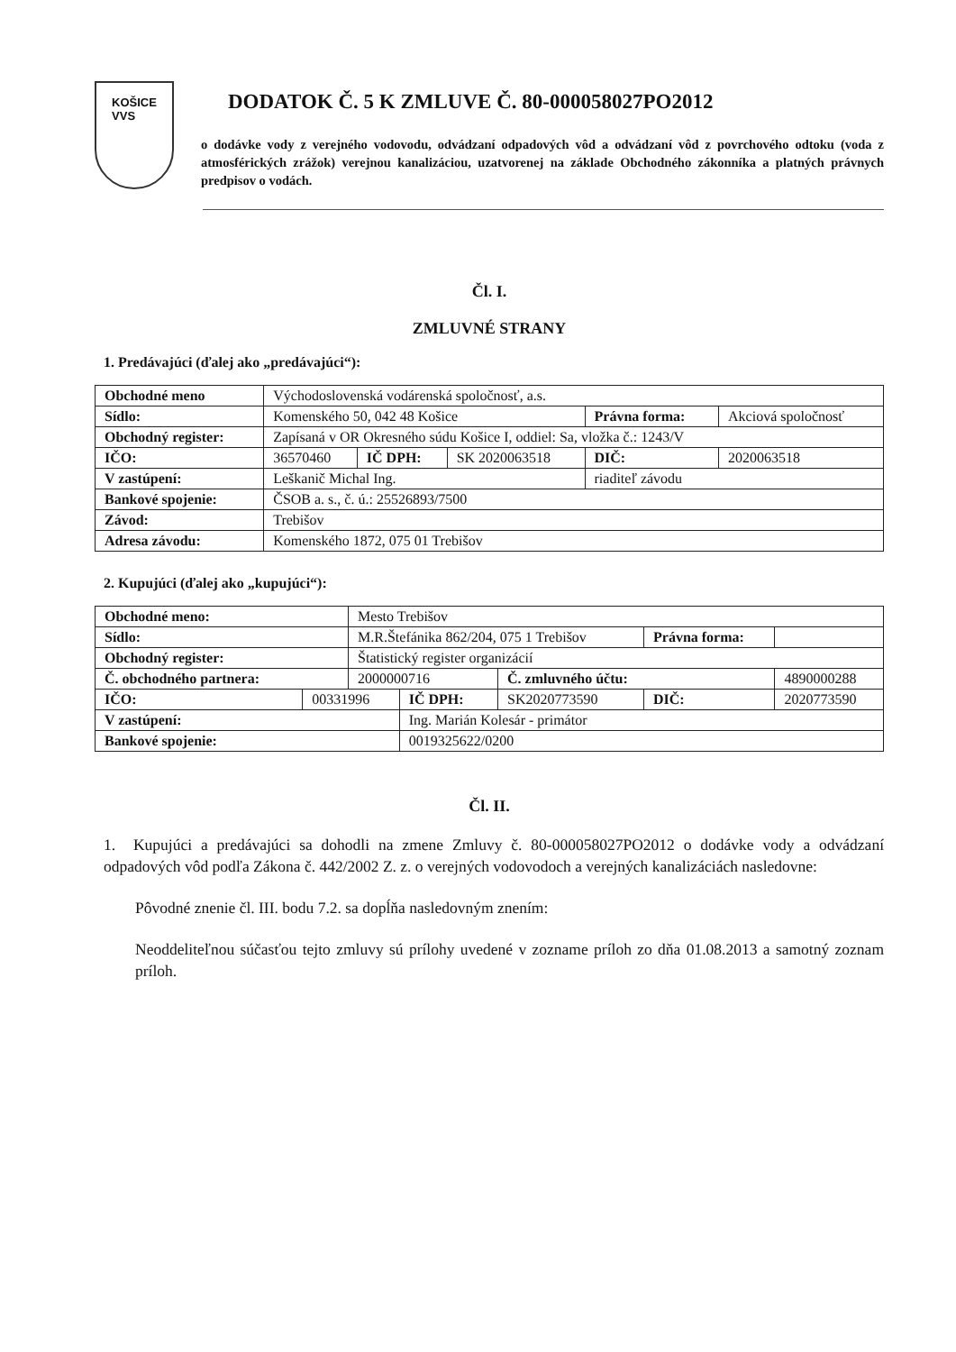KOŠICE
VVS
DODATOK Č. 5 K ZMLUVE Č. 80-000058027PO2012
o dodávke vody z verejného vodovodu, odvádzaní odpadových vôd a odvádzaní vôd z povrchového odtoku (voda z atmosférických zrážok) verejnou kanalizáciou, uzatvorenej na základe Obchodného zákonníka a platných právnych predpisov o vodách.
Čl. I.
ZMLUVNÉ STRANY
1. Predávajúci (ďalej ako „predávajúci“):
| Obchodné meno | Východoslovenská vodárenská spoločnosť, a.s. | | | | | |
| Sídlo: | Komenského 50, 042 48 Košice | | | Právna forma: | | Akciová spoločnosť |
| Obchodný register: | Zapísaná v OR Okresného súdu Košice I, oddiel: Sa, vložka č.: 1243/V | | | | | |
| IČO: | 36570460 | IČ DPH: | SK 2020063518 | DIČ: | 2020063518 | |
| V zastúpení: | Leškanič Michal Ing. | | | riaditeľ závodu | | |
| Bankové spojenie: | ČSOB a. s., č. ú.: 25526893/7500 | | | | | |
| Závod: | Trebišov | | | | | |
| Adresa závodu: | Komenského 1872, 075 01 Trebišov | | | | | |
2. Kupujúci (ďalej ako „kupujúci“):
| Obchodné meno: | | Mesto Trebišov | | | | |
| Sídlo: | | M.R.Štefánika 862/204, 075 1 Trebišov | | | Právna forma: | |
| Obchodný register: | | Štatistický register organizácií | | | | |
| Č. obchodného partnera: | | 2000000716 | | Č. zmluvného účtu: | | 4890000288 |
| IČO: | 00331996 | | IČ DPH: | SK2020773590 | DIČ: | 2020773590 |
| V zastúpení: | | | Ing. Marián Kolesár - primátor | | | |
| Bankové spojenie: | | | 0019325622/0200 | | | |
Čl. II.
1. Kupujúci a predávajúci sa dohodli na zmene Zmluvy č. 80-000058027PO2012 o dodávke vody a odvádzaní odpadových vôd podľa Zákona č. 442/2002 Z. z. o verejných vodovodoch a verejných kanalizáciách nasledovne:
Pôvodné znenie čl. III. bodu 7.2. sa dopĺňa nasledovným znením:
Neoddeliteľnou súčasťou tejto zmluvy sú prílohy uvedené v zozname príloh zo dňa 01.08.2013 a samotný zoznam príloh.